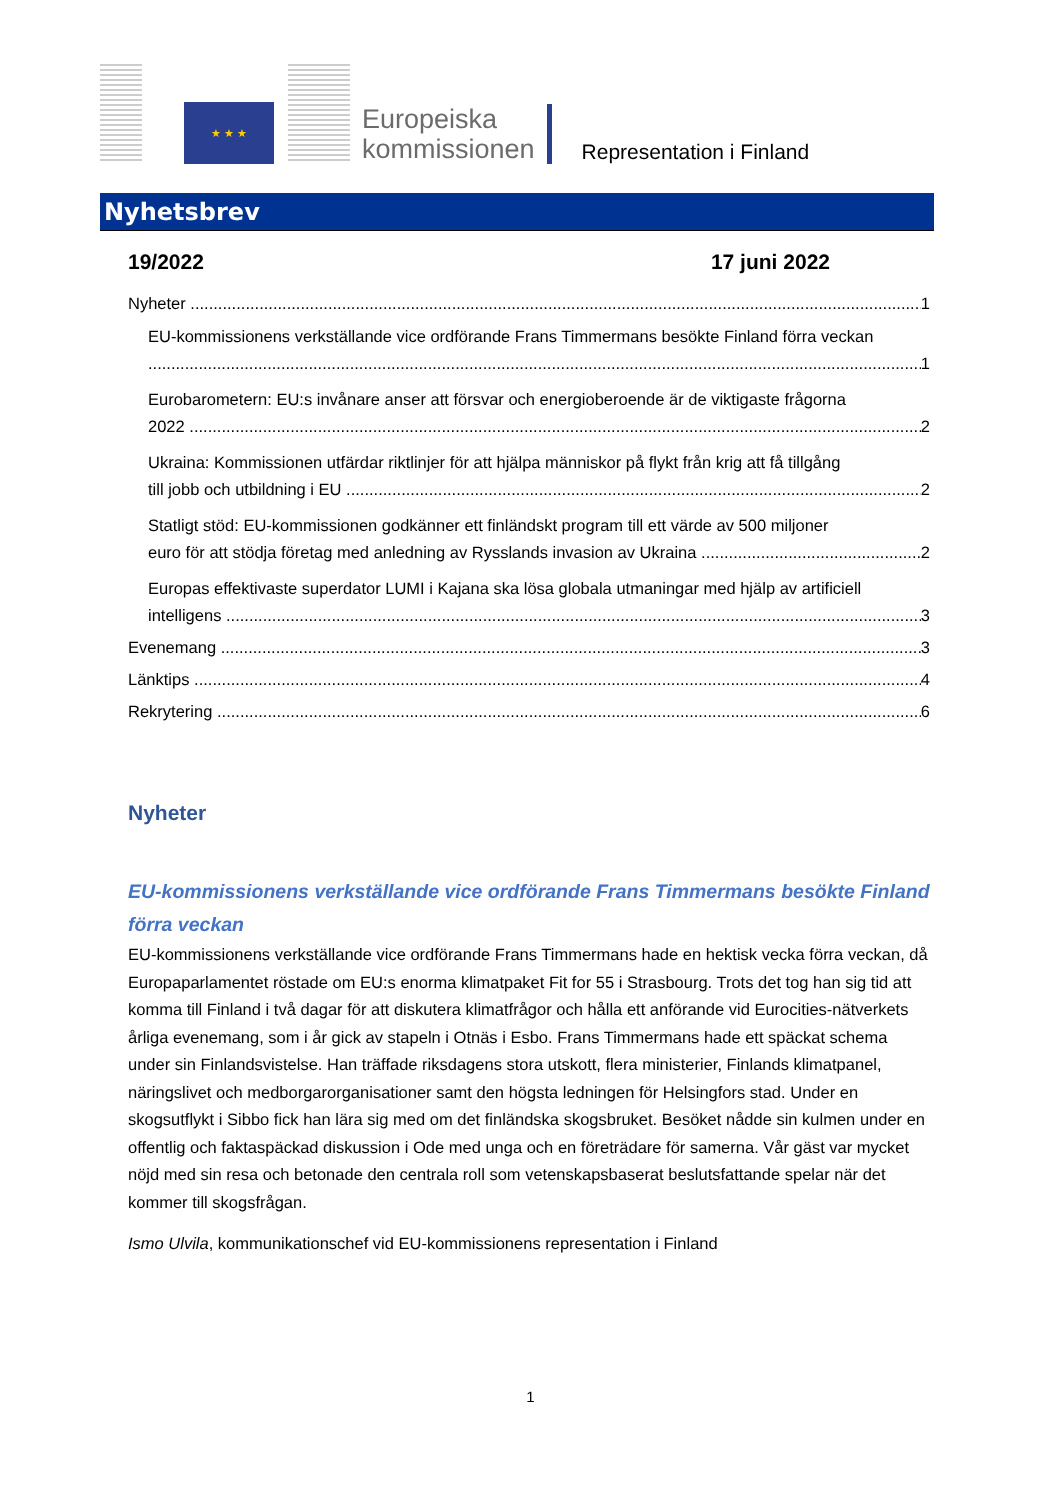★ ★ ★
Europeiska
kommissionen
Representation i Finland
Nyhetsbrev
19/2022 17 juni 2022
Nyheter 1
EU-kommissionens verkställande vice ordförande Frans Timmermans besökte Finland förra veckan
1
Eurobarometern: EU:s invånare anser att försvar och energioberoende är de viktigaste frågorna
2022 2
Ukraina: Kommissionen utfärdar riktlinjer för att hjälpa människor på flykt från krig att få tillgång
till jobb och utbildning i EU 2
Statligt stöd: EU-kommissionen godkänner ett finländskt program till ett värde av 500 miljoner
euro för att stödja företag med anledning av Rysslands invasion av Ukraina 2
Europas effektivaste superdator LUMI i Kajana ska lösa globala utmaningar med hjälp av artificiell
intelligens 3
Evenemang 3
Länktips 4
Rekrytering 6
Nyheter
EU-kommissionens verkställande vice ordförande Frans Timmermans besökte Finland förra veckan
EU-kommissionens verkställande vice ordförande Frans Timmermans hade en hektisk vecka förra veckan, då Europaparlamentet röstade om EU:s enorma klimatpaket Fit for 55 i Strasbourg. Trots det tog han sig tid att komma till Finland i två dagar för att diskutera klimatfrågor och hålla ett anförande vid Eurocities-nätverkets årliga evenemang, som i år gick av stapeln i Otnäs i Esbo. Frans Timmermans hade ett späckat schema under sin Finlandsvistelse. Han träffade riksdagens stora utskott, flera ministerier, Finlands klimatpanel, näringslivet och medborgarorganisationer samt den högsta ledningen för Helsingfors stad. Under en skogsutflykt i Sibbo fick han lära sig med om det finländska skogsbruket. Besöket nådde sin kulmen under en offentlig och faktaspäckad diskussion i Ode med unga och en företrädare för samerna. Vår gäst var mycket nöjd med sin resa och betonade den centrala roll som vetenskapsbaserat beslutsfattande spelar när det kommer till skogsfrågan.
Ismo Ulvila, kommunikationschef vid EU-kommissionens representation i Finland
1